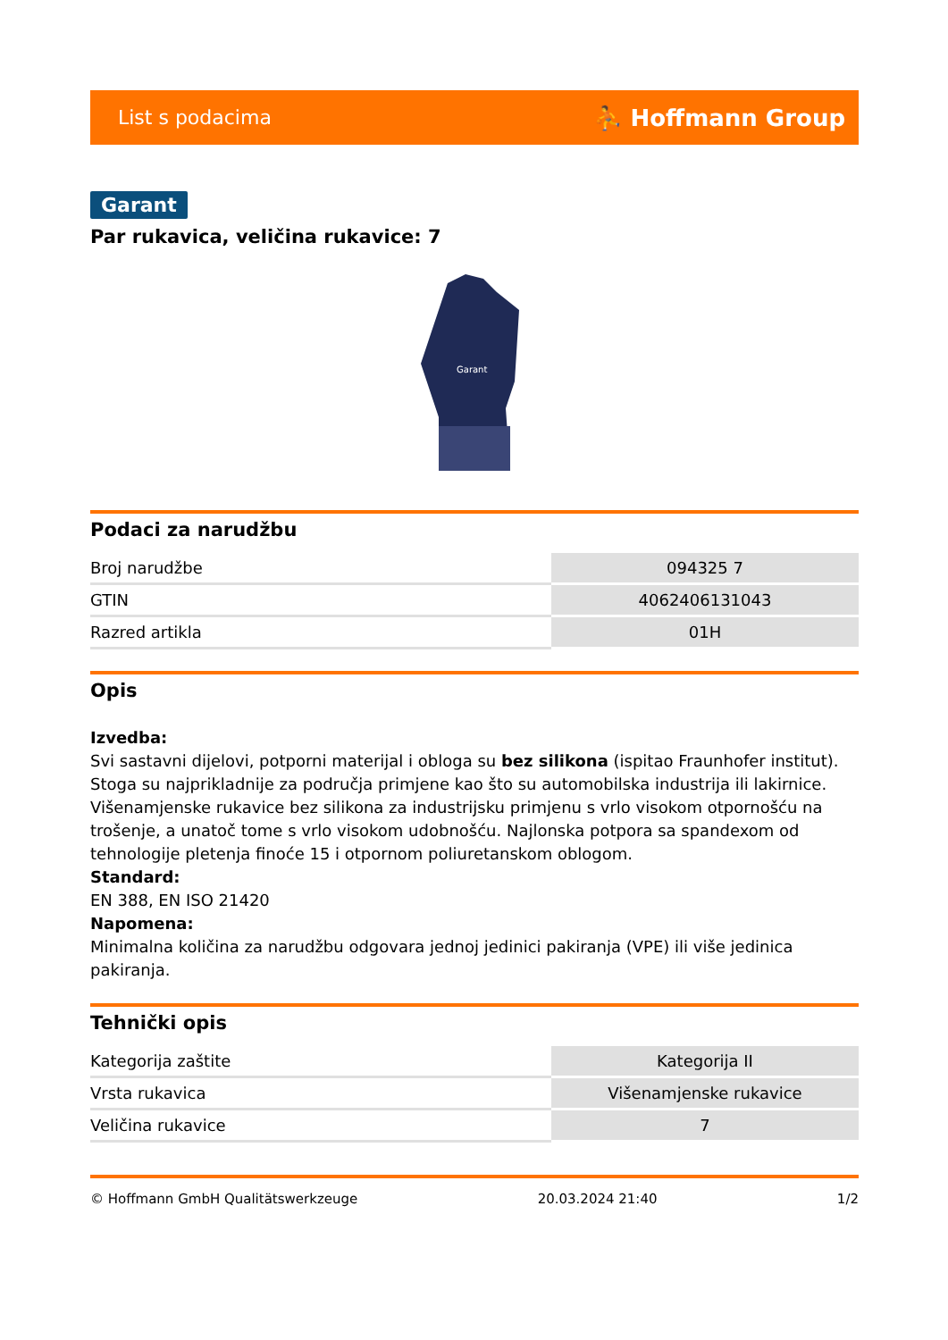List s podacima ⛹ Hoffmann Group
Garant
Par rukavica, veličina rukavice: 7
Garant
Podaci za narudžbu
| Broj narudžbe | 094325 7 |
| GTIN | 4062406131043 |
| Razred artikla | 01H |
Opis
Izvedba:
Svi sastavni dijelovi, potporni materijal i obloga su bez silikona (ispitao Fraunhofer institut). Stoga su najprikladnije za područja primjene kao što su automobilska industrija ili lakirnice. Višenamjenske rukavice bez silikona za industrijsku primjenu s vrlo visokom otpornošću na trošenje, a unatoč tome s vrlo visokom udobnošću. Najlonska potpora sa spandexom od tehnologije pletenja finoće 15 i otpornom poliuretanskom oblogom.
Standard:
EN 388, EN ISO 21420
Napomena:
Minimalna količina za narudžbu odgovara jednoj jedinici pakiranja (VPE) ili više jedinica pakiranja.
Tehnički opis
| Kategorija zaštite | Kategorija II |
| Vrsta rukavica | Višenamjenske rukavice |
| Veličina rukavice | 7 |
© Hoffmann GmbH Qualitätswerkzeuge 20.03.2024 21:40 1/2